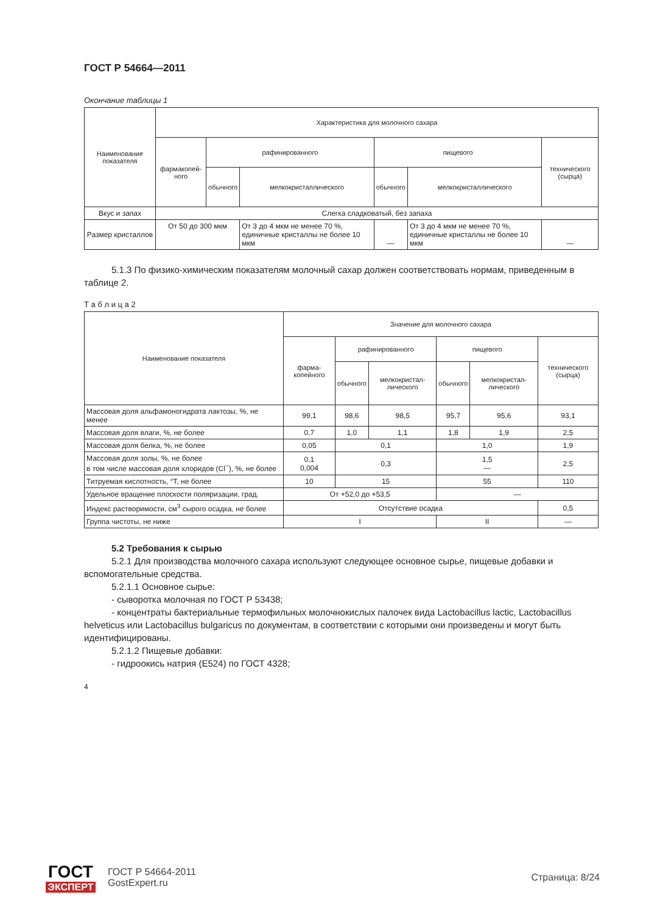ГОСТ Р 54664—2011
Окончание таблицы 1
| Наименование показателя | Характеристика для молочного сахара | | | | | |
| --- | --- | --- | --- | --- | --- | --- |
| | фармакопей­ного | рафинированного | | пищевого | | технического (сырца) |
| | | обычного | мелкокристал­лического | обычного | мелкокристал­лического | |
| Вкус и запах | Слегка сладковатый, без запаха | | | | | |
| Размер кристаллов | От 50 до 300 мкм | | От 3 до 4 мкм не менее 70 %, единичные крис­таллы не более 10 мкм | — | От 3 до 4 мкм не менее 70 %, единичные крис­таллы не более 10 мкм | — |
5.1.3 По физико-химическим показателям молочный сахар должен соответствовать нормам, при­веденным в таблице 2.
Т а б л и ц а 2
| Наименование показателя | Значение для молочного сахара | | | | | |
| --- | --- | --- | --- | --- | --- | --- |
| | фарма­копейного | рафинированного | | пищевого | | техни­ческого (сырца) |
| | | обычного | мелко­кристал­лического | обычного | мелко­кристал­лического | |
| Массовая доля альфамоногидрата лак­тозы, %, не менее | 99,1 | 98,6 | 98,5 | 95,7 | 95,6 | 93,1 |
| Массовая доля влаги, %, не более | 0,7 | 1,0 | 1,1 | 1,8 | 1,9 | 2,5 |
| Массовая доля белка, %, не более | 0,05 | 0,1 | | 1,0 | | 1,9 |
| Массовая доля золы, %, не более в том числе массовая доля хлоридов (Cl<sup>−</sup>), %, не более | 0,1 0,004 | 0,3 | | 1,5 — | | 2,5 |
| Титруемая кислотность, °Т, не более | 10 | 15 | | 55 | | 110 |
| Удельное вращение плоскости поляри­зации, град. | От +52,0 до +53,5 | | | — | | |
| Индекс растворимости, см<sup>3</sup> сырого осадка, не более | Отсутствие осадка | | | | | 0,5 |
| Группа чистоты, не ниже | I | | | II | | — |
5.2 Требования к сырью
5.2.1 Для производства молочного сахара используют следующее основное сырье, пищевые до­бавки и вспомогательные средства.
5.2.1.1 Основное сырье:
- сыворотка молочная по ГОСТ Р 53438;
- концентраты бактериальные термофильных молочнокислых палочек вида Lactobacillus lactic, Lactobacillus helveticus или Lactobacillus bulgaricus по документам, в соответствии с которыми они произ­ведены и могут быть идентифицированы.
5.2.1.2 Пищевые добавки:
- гидроокись натрия (Е524) по ГОСТ 4328;
4
ГОСТ
ЭКСПЕРТ
ГОСТ Р 54664-2011
GostExpert.ru
Страница: 8/24